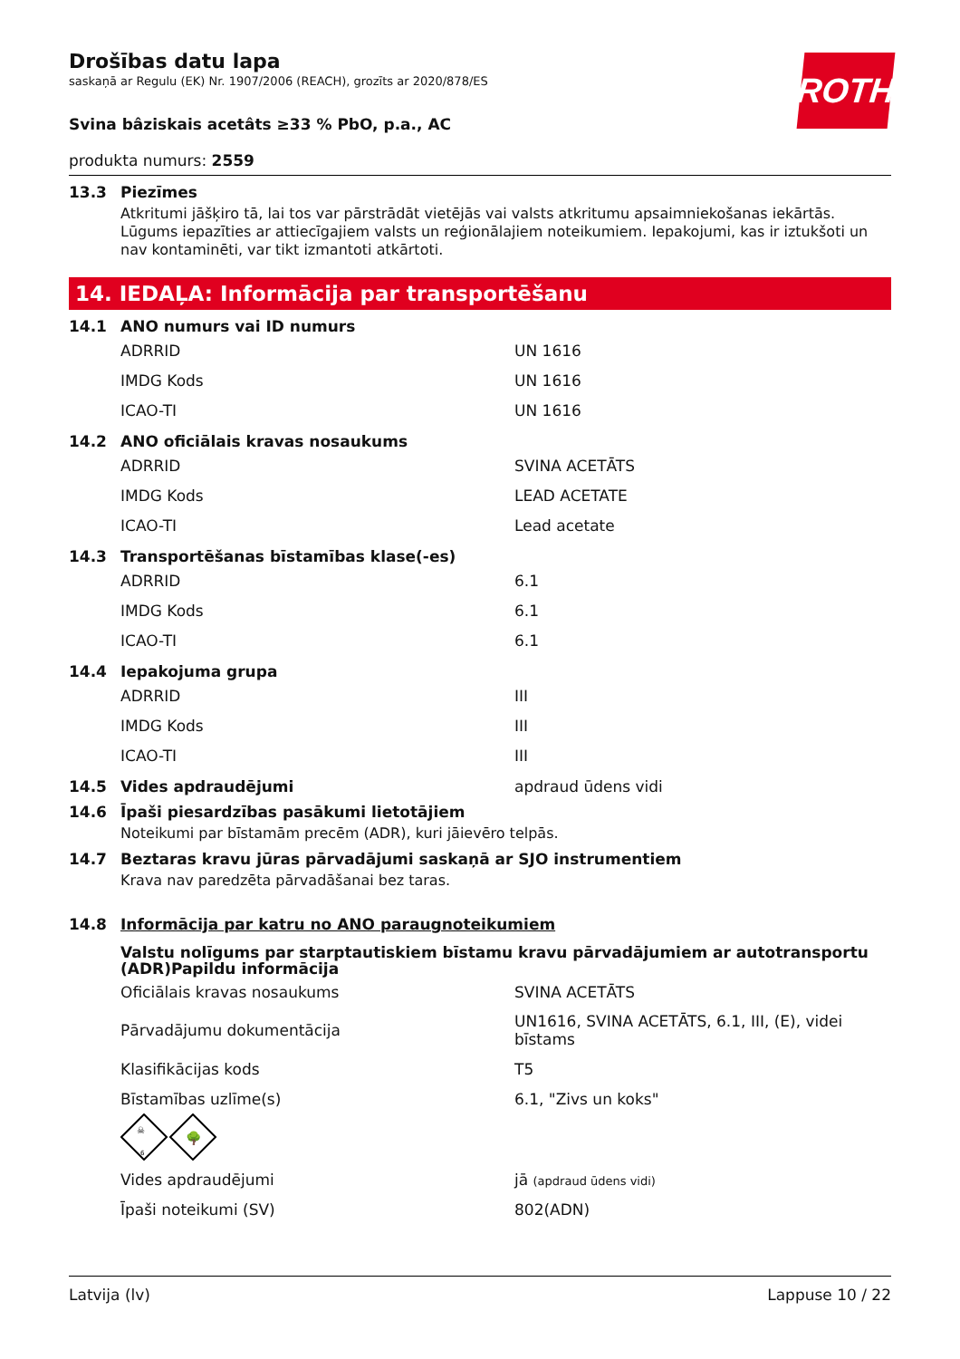ROTH
Drošības datu lapa
saskaņā ar Regulu (EK) Nr. 1907/2006 (REACH), grozīts ar 2020/878/ES
Svina bâziskais acetâts ≥33 % PbO, p.a., AC
produkta numurs: 2559
13.3 Piezīmes
Atkritumi jāšķiro tā, lai tos var pārstrādāt vietējās vai valsts atkritumu apsaimniekošanas iekārtās. Lūgums iepazīties ar attiecīgajiem valsts un reģionālajiem noteikumiem. Iepakojumi, kas ir iztukšoti un nav kontaminēti, var tikt izmantoti atkārtoti.
14. IEDAĻA: Informācija par transportēšanu
14.1 ANO numurs vai ID numurs
| ADRRID | UN 1616 |
| IMDG Kods | UN 1616 |
| ICAO-TI | UN 1616 |
14.2 ANO oficiālais kravas nosaukums
| ADRRID | SVINA ACETĀTS |
| IMDG Kods | LEAD ACETATE |
| ICAO-TI | Lead acetate |
14.3 Transportēšanas bīstamības klase(-es)
| ADRRID | 6.1 |
| IMDG Kods | 6.1 |
| ICAO-TI | 6.1 |
14.4 Iepakojuma grupa
| ADRRID | III |
| IMDG Kods | III |
| ICAO-TI | III |
14.5 Vides apdraudējumi apdraud ūdens vidi
14.6 Īpaši piesardzības pasākumi lietotājiem
Noteikumi par bīstamām precēm (ADR), kuri jāievēro telpās.
14.7 Beztaras kravu jūras pārvadājumi saskaņā ar SJO instrumentiem
Krava nav paredzēta pārvadāšanai bez taras.
14.8 Informācija par katru no ANO paraugnoteikumiem
Valstu nolīgums par starptautiskiem bīstamu kravu pārvadājumiem ar autotransportu (ADR)Papildu informācija
| Oficiālais kravas nosaukums | SVINA ACETĀTS |
| Pārvadājumu dokumentācija | UN1616, SVINA ACETĀTS, 6.1, III, (E), videi bīstams |
| Klasifikācijas kods | T5 |
| Bīstamības uzlīme(s) | 6.1, "Zivs un koks" |
6
☠
🌳
| Vides apdraudējumi | jā (apdraud ūdens vidi) |
| Īpaši noteikumi (SV) | 802(ADN) |
Latvija (lv) Lappuse 10 / 22